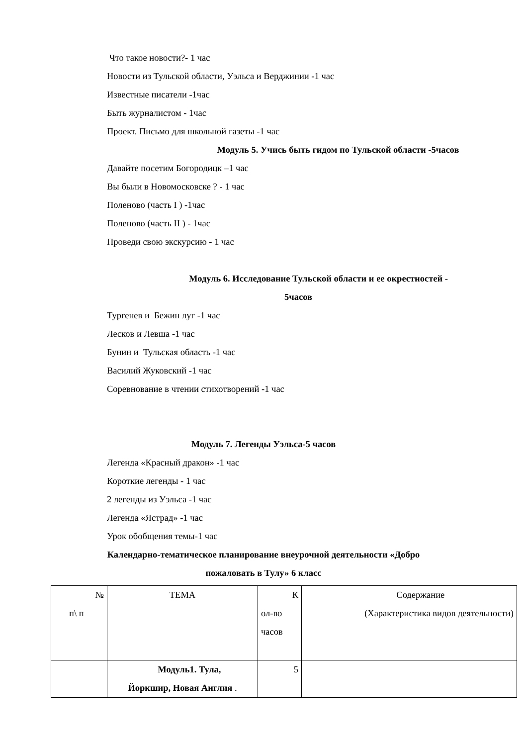Что такое новости?- 1 час
Новости из Тульской области, Уэльса и Верджинии -1 час
Известные писатели -1час
Быть журналистом - 1час
Проект. Письмо для школьной газеты -1 час
Модуль 5. Учись быть гидом по Тульской области -5часов
Давайте посетим Богородицк –1 час
Вы были в Новомосковске ? - 1 час
Поленово (часть I ) -1час
Поленово (часть II ) - 1час
Проведи свою экскурсию - 1 час
Модуль 6. Исследование Тульской области и ее окрестностей -
5часов
Тургенев и Бежин луг -1 час
Лесков и Левша -1 час
Бунин и Тульская область -1 час
Василий Жуковский -1 час
Соревнование в чтении стихотворений -1 час
Модуль 7. Легенды Уэльса-5 часов
Легенда «Красный дракон» -1 час
Короткие легенды - 1 час
2 легенды из Уэльса -1 час
Легенда «Ястрад» -1 час
Урок обобщения темы-1 час
Календарно-тематическое планирование внеурочной деятельности «Добро
пожаловать в Тулу» 6 класс
| № п\ п | ТЕМА | К ол-во часов | Содержание (Характеристика видов деятельности) |
| | Модуль1. Тула, Йоркшир, Новая Англия . | 5 | |